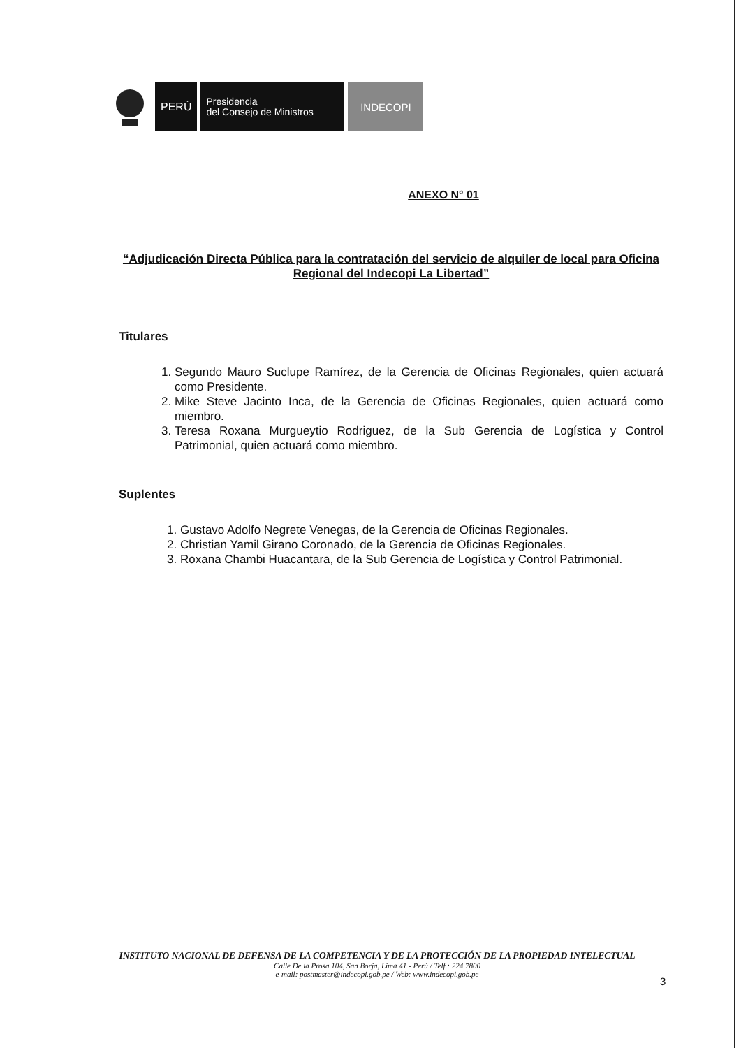PERÚ
Presidencia
del Consejo de Ministros
INDECOPI
ANEXO N° 01
“Adjudicación Directa Pública para la contratación del servicio de alquiler de local para Oficina Regional del Indecopi La Libertad”
Titulares
1. Segundo Mauro Suclupe Ramírez, de la Gerencia de Oficinas Regionales, quien actuará como Presidente.
2. Mike Steve Jacinto Inca, de la Gerencia de Oficinas Regionales, quien actuará como miembro.
3. Teresa Roxana Murgueytio Rodriguez, de la Sub Gerencia de Logística y Control Patrimonial, quien actuará como miembro.
Suplentes
1. Gustavo Adolfo Negrete Venegas, de la Gerencia de Oficinas Regionales.
2. Christian Yamil Girano Coronado, de la Gerencia de Oficinas Regionales.
3. Roxana Chambi Huacantara, de la Sub Gerencia de Logística y Control Patrimonial.
INSTITUTO NACIONAL DE DEFENSA DE LA COMPETENCIA Y DE LA PROTECCIÓN DE LA PROPIEDAD INTELECTUAL
Calle De la Prosa 104, San Borja, Lima 41 - Perú / Telf.: 224 7800
e-mail: postmaster@indecopi.gob.pe / Web: www.indecopi.gob.pe
3